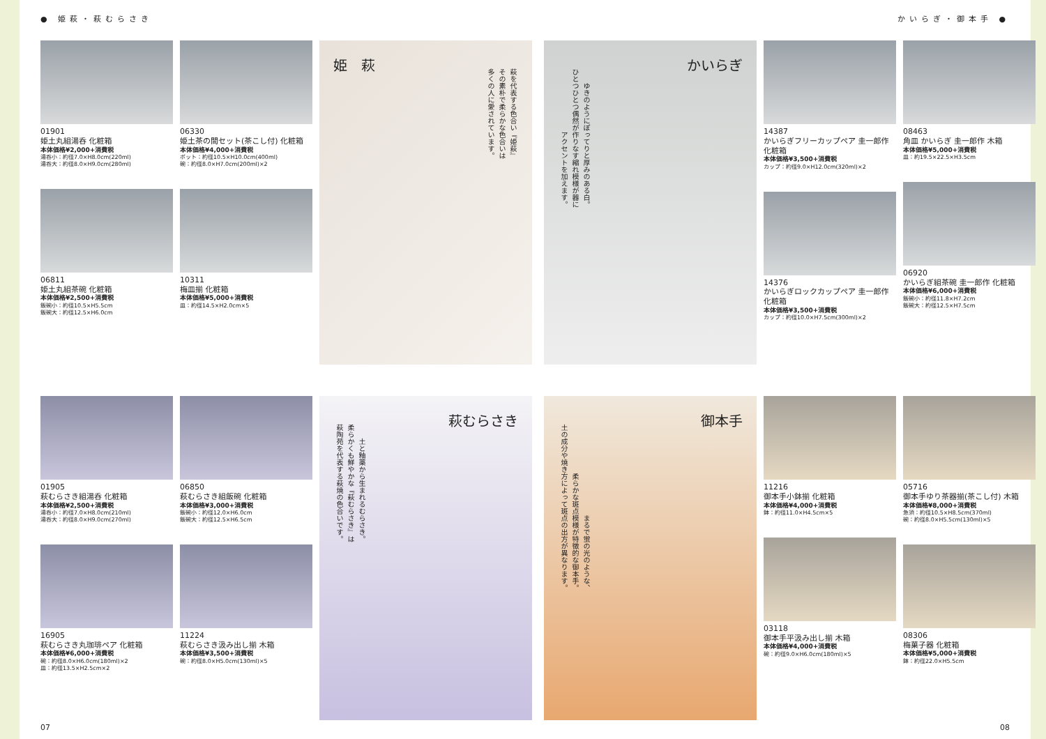● 姫萩・萩むらさき
01901
姫土丸組湯呑 化粧箱
本体価格¥2,000+消費税
湯呑小：約径7.0×H8.0cm(220ml)
湯呑大：約径8.0×H9.0cm(280ml)
06811
姫土丸組茶碗 化粧箱
本体価格¥2,500+消費税
飯碗小：約径10.5×H5.5cm
飯碗大：約径12.5×H6.0cm
06330
姫土茶の間セット(茶こし付) 化粧箱
本体価格¥4,000+消費税
ポット：約径10.5×H10.0cm(400ml)
碗：約径8.0×H7.0cm(200ml)×2
10311
梅皿揃 化粧箱
本体価格¥5,000+消費税
皿：約径14.5×H2.0cm×5
姫　萩
萩を代表する色合い『姫萩』
その素朴で柔らかな色合いは
多くの人に愛されています。
01905
萩むらさき組湯呑 化粧箱
本体価格¥2,500+消費税
湯呑小：約径7.0×H8.0cm(210ml)
湯呑大：約径8.0×H9.0cm(270ml)
16905
萩むらさき丸珈琲ペア 化粧箱
本体価格¥6,000+消費税
碗：約径8.0×H6.0cm(180ml)×2
皿：約径13.5×H2.5cm×2
06850
萩むらさき組飯碗 化粧箱
本体価格¥3,000+消費税
飯碗小：約径12.0×H6.0cm
飯碗大：約径12.5×H6.5cm
11224
萩むらさき汲み出し揃 木箱
本体価格¥3,500+消費税
碗：約径8.0×H5.0cm(130ml)×5
萩むらさき
土と釉薬から生まれるむらさき。
柔らかくも鮮やかな『萩むらさき』は
萩陶苑を代表する萩焼の色合いです。
07
かいらぎ・御本手 ●
かいらぎ
ゆきのようにぽってりと厚みのある白。
ひとつひとつ偶然が作りなす縮れ模様が器に
アクセントを加えます。
14387
かいらぎフリーカップペア 圭一郎作 化粧箱
本体価格¥3,500+消費税
カップ：約径9.0×H12.0cm(320ml)×2
14376
かいらぎロックカップペア 圭一郎作 化粧箱
本体価格¥3,500+消費税
カップ：約径10.0×H7.5cm(300ml)×2
08463
角皿 かいらぎ 圭一郎作 木箱
本体価格¥5,000+消費税
皿：約19.5×22.5×H3.5cm
06920
かいらぎ組茶碗 圭一郎作 化粧箱
本体価格¥6,000+消費税
飯碗小：約径11.8×H7.2cm
飯碗大：約径12.5×H7.5cm
御本手
まるで蛍の光のような、
柔らかな斑点模様が特徴的な御本手。
土の成分や焼き方によって斑点の出方が異なります。
11216
御本手小鉢揃 化粧箱
本体価格¥4,000+消費税
鉢：約径11.0×H4.5cm×5
03118
御本手平汲み出し揃 木箱
本体価格¥4,000+消費税
碗：約径9.0×H6.0cm(180ml)×5
05716
御本手ゆり茶器揃(茶こし付) 木箱
本体価格¥8,000+消費税
急須：約径10.5×H8.5cm(370ml)
碗：約径8.0×H5.5cm(130ml)×5
08306
梅菓子器 化粧箱
本体価格¥5,000+消費税
鉢：約径22.0×H5.5cm
08